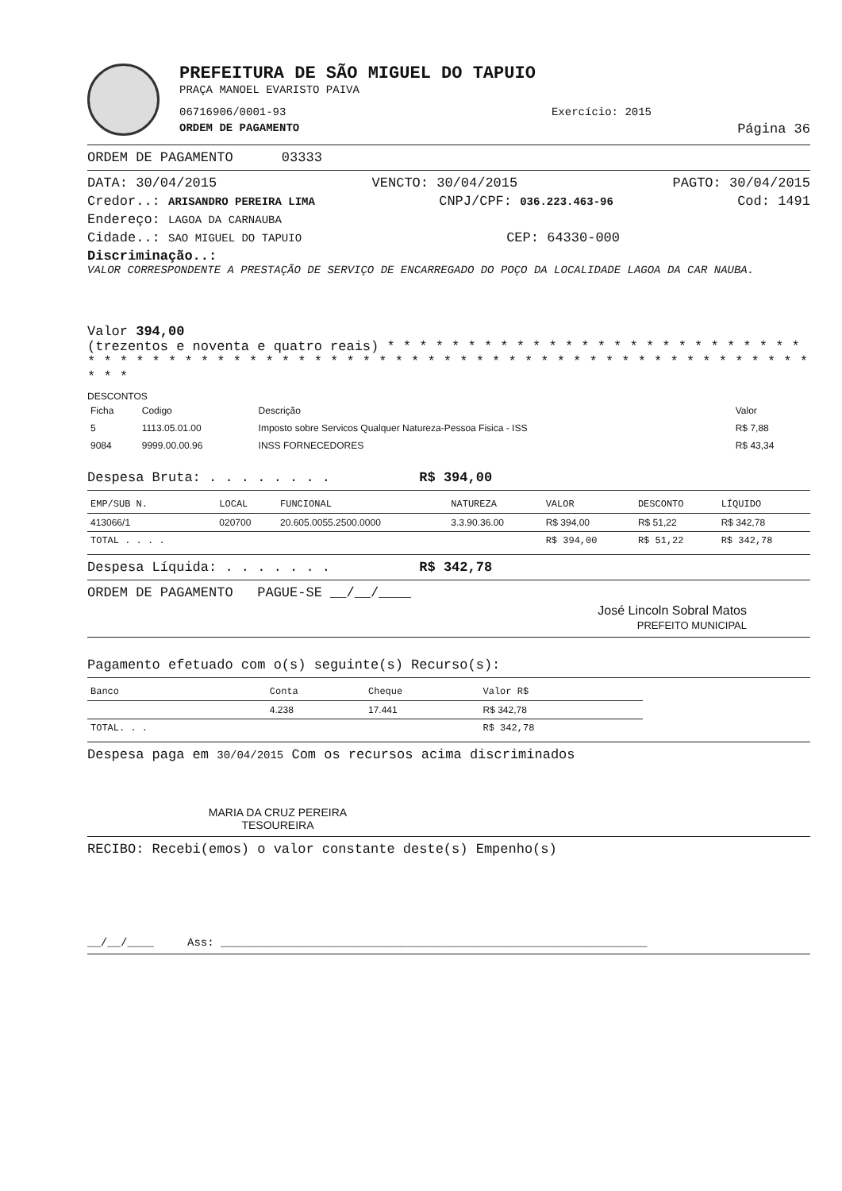PREFEITURA DE SÃO MIGUEL DO TAPUIO
PRAÇA MANOEL EVARISTO PAIVA
06716906/0001-93 Exercício: 2015
ORDEM DE PAGAMENTO Página 36
ORDEM DE PAGAMENTO 03333
DATA: 30/04/2015 VENCTO: 30/04/2015 PAGTO: 30/04/2015
Credor..: ARISANDRO PEREIRA LIMA CNPJ/CPF: 036.223.463-96 Cod: 1491
Endereço: LAGOA DA CARNAUBA
Cidade..: SAO MIGUEL DO TAPUIO CEP: 64330-000
Discriminação..:
VALOR CORRESPONDENTE A PRESTAÇÃO DE SERVIÇO DE ENCARREGADO DO POÇO DA LOCALIDADE LAGOA DA CAR NAUBA.
Valor 394,00
(trezentos e noventa e quatro reais) * * * * * * * * * * * * * * * * * * * * * * * * * * * * * * * * * * * * * * * * * * * * * * * * * * * * * * * * * * * * * * * * * * * * * * * * * *
DESCONTOS
| Ficha | Codigo | Descrição | Valor |
| --- | --- | --- | --- |
| 5 | 1113.05.01.00 | Imposto sobre Servicos Qualquer Natureza-Pessoa Fisica - ISS | R$ 7,88 |
| 9084 | 9999.00.00.96 | INSS FORNECEDORES | R$ 43,34 |
Despesa Bruta: . . . . . . . . R$ 394,00
| EMP/SUB N. | LOCAL | FUNCIONAL | NATUREZA | VALOR | DESCONTO | LÍQUIDO |
| --- | --- | --- | --- | --- | --- | --- |
| 413066/1 | 020700 | 20.605.0055.2500.0000 | 3.3.90.36.00 | R$ 394,00 | R$ 51,22 | R$ 342,78 |
| TOTAL . . . . | | | | R$ 394,00 | R$ 51,22 | R$ 342,78 |
Despesa Líquida: . . . . . . . R$ 342,78
ORDEM DE PAGAMENTO PAGUE-SE __/__/____
José Lincoln Sobral Matos
PREFEITO MUNICIPAL
Pagamento efetuado com o(s) seguinte(s) Recurso(s):
| Banco | Conta | Cheque | Valor R$ |
| --- | --- | --- | --- |
| | 4.238 | 17.441 | R$ 342,78 |
| TOTAL. . . | | | R$ 342,78 |
Despesa paga em 30/04/2015 Com os recursos acima discriminados
MARIA DA CRUZ PEREIRA
TESOUREIRA
RECIBO: Recebi(emos) o valor constante deste(s) Empenho(s)
__/__/____ Ass: ________________________________________________________________